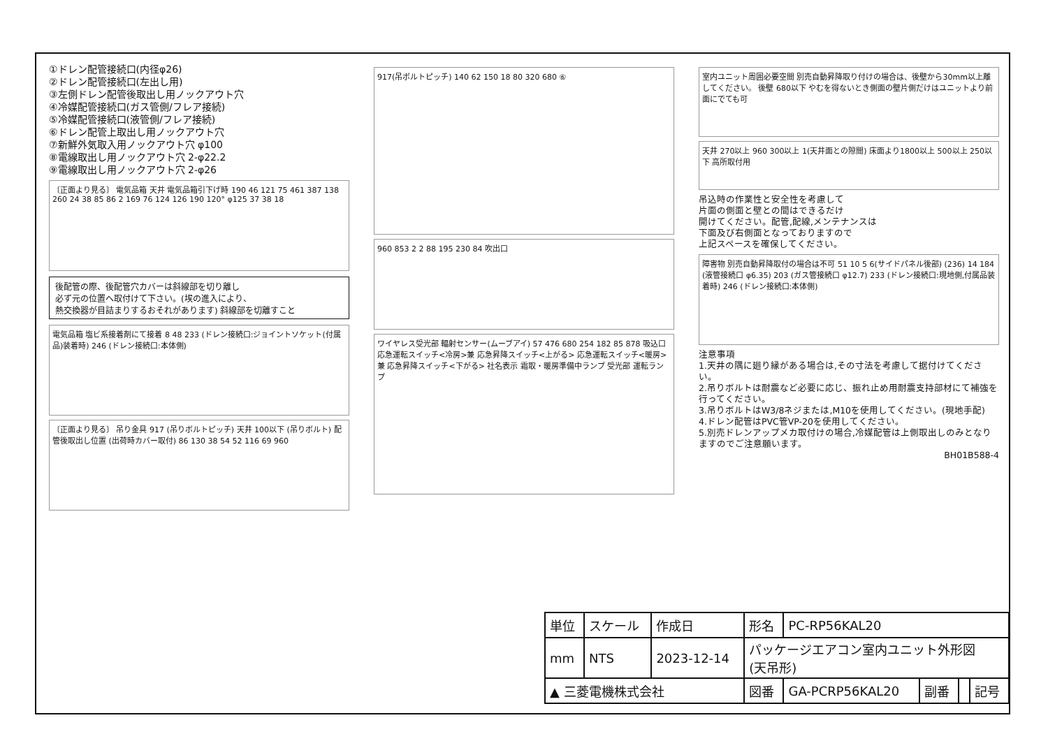①ドレン配管接続口(内径φ26)
②ドレン配管接続口(左出し用)
③左側ドレン配管後取出し用ノックアウト穴
④冷媒配管接続口(ガス管側/フレア接続)
⑤冷媒配管接続口(液管側/フレア接続)
⑥ドレン配管上取出し用ノックアウト穴
⑦新鮮外気取入用ノックアウト穴 φ100
⑧電線取出し用ノックアウト穴 2-φ22.2
⑨電線取出し用ノックアウト穴 2-φ26
〔正面より見る〕 電気品箱 天井 電気品箱引下げ時 190 46 121 75 461 387 138 260 24 38 85 86 2 169 76 124 126 190 120° φ125 37 38 18
後配管の際、後配管穴カバーは斜線部を切り離し
必ず元の位置へ取付けて下さい。(埃の進入により、
熱交換器が目詰まりするおそれがあります) 斜線部を切離すこと
電気品箱 塩ビ系接着剤にて接着 8 48 233 (ドレン接続口:ジョイントソケット(付属品)装着時) 246 (ドレン接続口:本体側)
〔正面より見る〕 吊り金具 917 (吊りボルトピッチ) 天井 100以下 (吊りボルト) 配管後取出し位置 (出荷時カバー取付) 86 130 38 54 52 116 69 960
917(吊ボルトピッチ) 140 62 150 18 80 320 680 ⑥
960 853 2 2 88 195 230 84 吹出口
ワイヤレス受光部 輻射センサー(ムーブアイ) 57 476 680 254 182 85 878 吸込口
応急運転スイッチ<冷房>兼 応急昇降スイッチ<上がる> 応急運転スイッチ<暖房>兼 応急昇降スイッチ<下がる> 社名表示 霜取・暖房準備中ランプ 受光部 運転ランプ
室内ユニット周囲必要空間 別売自動昇降取り付けの場合は、後壁から30mm以上離してください。 後壁 680以下 やむを得ないとき側面の壁片側だけはユニットより前面にでても可
天井 270以上 960 300以上 1(天井面との隙間) 床面より1800以上 500以上 250以下 高所取付用
吊込時の作業性と安全性を考慮して
片面の側面と壁との間はできるだけ
開けてください。配管,配線,メンテナンスは
下面及び右側面となっておりますので
上記スペースを確保してください。
障害物 別売自動昇降取付の場合は不可 51 10 5 6(サイドパネル後部) (236) 14 184 (液管接続口 φ6.35) 203 (ガス管接続口 φ12.7) 233 (ドレン接続口:現地側,付属品装着時) 246 (ドレン接続口:本体側)
注意事項
1.天井の隅に廻り縁がある場合は,その寸法を考慮して据付けてください。
2.吊りボルトは耐震など必要に応じ、振れ止め用耐震支持部材にて補強を行ってください。
3.吊りボルトはW3/8ネジまたは,M10を使用してください。(現地手配)
4.ドレン配管はPVC管VP-20を使用してください。
5.別売ドレンアップメカ取付けの場合,冷媒配管は上側取出しのみとなりますのでご注意願います。
BH01B588-4
| 単位 | スケール | 作成日 | 形名 | PC-RP56KAL20 | | | |
| mm | NTS | 2023-12-14 | パッケージエアコン室内ユニット外形図 (天吊形) | | | | |
| ▲ 三菱電機株式会社 | | | 図番 | GA-PCRP56KAL20 | 副番 | | 記号 |